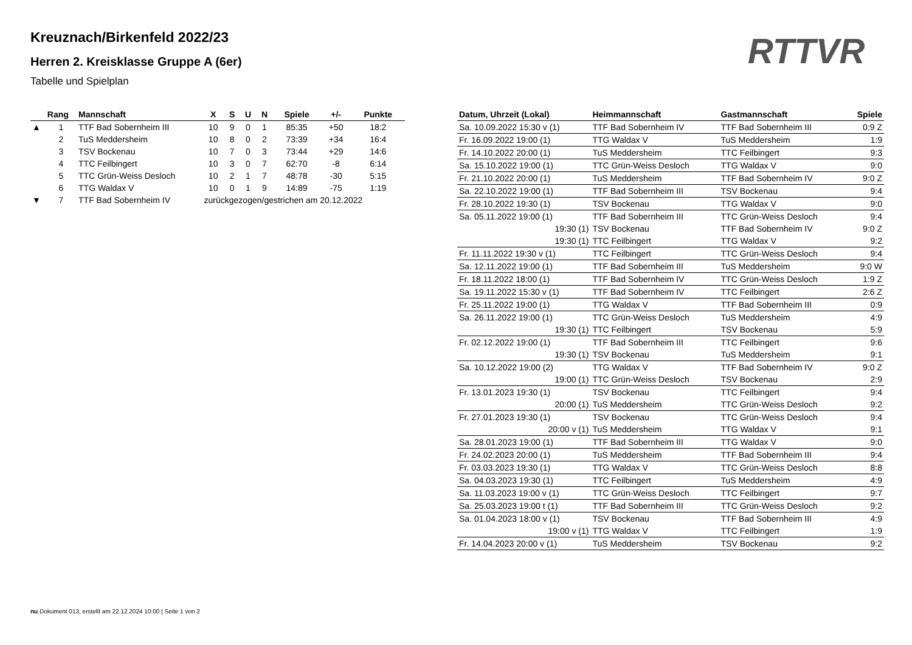Kreuznach/Birkenfeld 2022/23
Herren 2. Kreisklasse Gruppe A (6er)
Tabelle und Spielplan
RTTVR
| | Rang | Mannschaft | X | S | U | N | Spiele | +/- | Punkte |
| --- | --- | --- | --- | --- | --- | --- | --- | --- | --- |
| ▲ | 1 | TTF Bad Sobernheim III | 10 | 9 | 0 | 1 | 85:35 | +50 | 18:2 |
| | 2 | TuS Meddersheim | 10 | 8 | 0 | 2 | 73:39 | +34 | 16:4 |
| | 3 | TSV Bockenau | 10 | 7 | 0 | 3 | 73:44 | +29 | 14:6 |
| | 4 | TTC Feilbingert | 10 | 3 | 0 | 7 | 62:70 | -8 | 6:14 |
| | 5 | TTC Grün-Weiss Desloch | 10 | 2 | 1 | 7 | 48:78 | -30 | 5:15 |
| | 6 | TTG Waldax V | 10 | 0 | 1 | 9 | 14:89 | -75 | 1:19 |
| ▼ | 7 | TTF Bad Sobernheim IV | zurückgezogen/gestrichen am 20.12.2022 | | | | | | |
| Datum, Uhrzeit (Lokal) | Heimmannschaft | Gastmannschaft | Spiele |
| --- | --- | --- | --- |
| Sa. 10.09.2022 15:30 v (1) | TTF Bad Sobernheim IV | TTF Bad Sobernheim III | 0:9 Z |
| Fr. 16.09.2022 19:00 (1) | TTG Waldax V | TuS Meddersheim | 1:9 |
| Fr. 14.10.2022 20:00 (1) | TuS Meddersheim | TTC Feilbingert | 9:3 |
| Sa. 15.10.2022 19:00 (1) | TTC Grün-Weiss Desloch | TTG Waldax V | 9:0 |
| Fr. 21.10.2022 20:00 (1) | TuS Meddersheim | TTF Bad Sobernheim IV | 9:0 Z |
| Sa. 22.10.2022 19:00 (1) | TTF Bad Sobernheim III | TSV Bockenau | 9:4 |
| Fr. 28.10.2022 19:30 (1) | TSV Bockenau | TTG Waldax V | 9:0 |
| Sa. 05.11.2022 19:00 (1) | TTF Bad Sobernheim III | TTC Grün-Weiss Desloch | 9:4 |
| 19:30 (1) | TSV Bockenau | TTF Bad Sobernheim IV | 9:0 Z |
| 19:30 (1) | TTC Feilbingert | TTG Waldax V | 9:2 |
| Fr. 11.11.2022 19:30 v (1) | TTC Feilbingert | TTC Grün-Weiss Desloch | 9:4 |
| Sa. 12.11.2022 19:00 (1) | TTF Bad Sobernheim III | TuS Meddersheim | 9:0 W |
| Fr. 18.11.2022 18:00 (1) | TTF Bad Sobernheim IV | TTC Grün-Weiss Desloch | 1:9 Z |
| Sa. 19.11.2022 15:30 v (1) | TTF Bad Sobernheim IV | TTC Feilbingert | 2:6 Z |
| Fr. 25.11.2022 19:00 (1) | TTG Waldax V | TTF Bad Sobernheim III | 0:9 |
| Sa. 26.11.2022 19:00 (1) | TTC Grün-Weiss Desloch | TuS Meddersheim | 4:9 |
| 19:30 (1) | TTC Feilbingert | TSV Bockenau | 5:9 |
| Fr. 02.12.2022 19:00 (1) | TTF Bad Sobernheim III | TTC Feilbingert | 9:6 |
| 19:30 (1) | TSV Bockenau | TuS Meddersheim | 9:1 |
| Sa. 10.12.2022 19:00 (2) | TTG Waldax V | TTF Bad Sobernheim IV | 9:0 Z |
| 19:00 (1) | TTC Grün-Weiss Desloch | TSV Bockenau | 2:9 |
| Fr. 13.01.2023 19:30 (1) | TSV Bockenau | TTC Feilbingert | 9:4 |
| 20:00 (1) | TuS Meddersheim | TTC Grün-Weiss Desloch | 9:2 |
| Fr. 27.01.2023 19:30 (1) | TSV Bockenau | TTC Grün-Weiss Desloch | 9:4 |
| 20:00 v (1) | TuS Meddersheim | TTG Waldax V | 9:1 |
| Sa. 28.01.2023 19:00 (1) | TTF Bad Sobernheim III | TTG Waldax V | 9:0 |
| Fr. 24.02.2023 20:00 (1) | TuS Meddersheim | TTF Bad Sobernheim III | 9:4 |
| Fr. 03.03.2023 19:30 (1) | TTG Waldax V | TTC Grün-Weiss Desloch | 8:8 |
| Sa. 04.03.2023 19:30 (1) | TTC Feilbingert | TuS Meddersheim | 4:9 |
| Sa. 11.03.2023 19:00 v (1) | TTC Grün-Weiss Desloch | TTC Feilbingert | 9:7 |
| Sa. 25.03.2023 19:00 t (1) | TTF Bad Sobernheim III | TTC Grün-Weiss Desloch | 9:2 |
| Sa. 01.04.2023 18:00 v (1) | TSV Bockenau | TTF Bad Sobernheim III | 4:9 |
| 19:00 v (1) | TTG Waldax V | TTC Feilbingert | 1:9 |
| Fr. 14.04.2023 20:00 v (1) | TuS Meddersheim | TSV Bockenau | 9:2 |
nu.Dokument 013, erstellt am 22.12.2024 10:00 | Seite 1 von 2